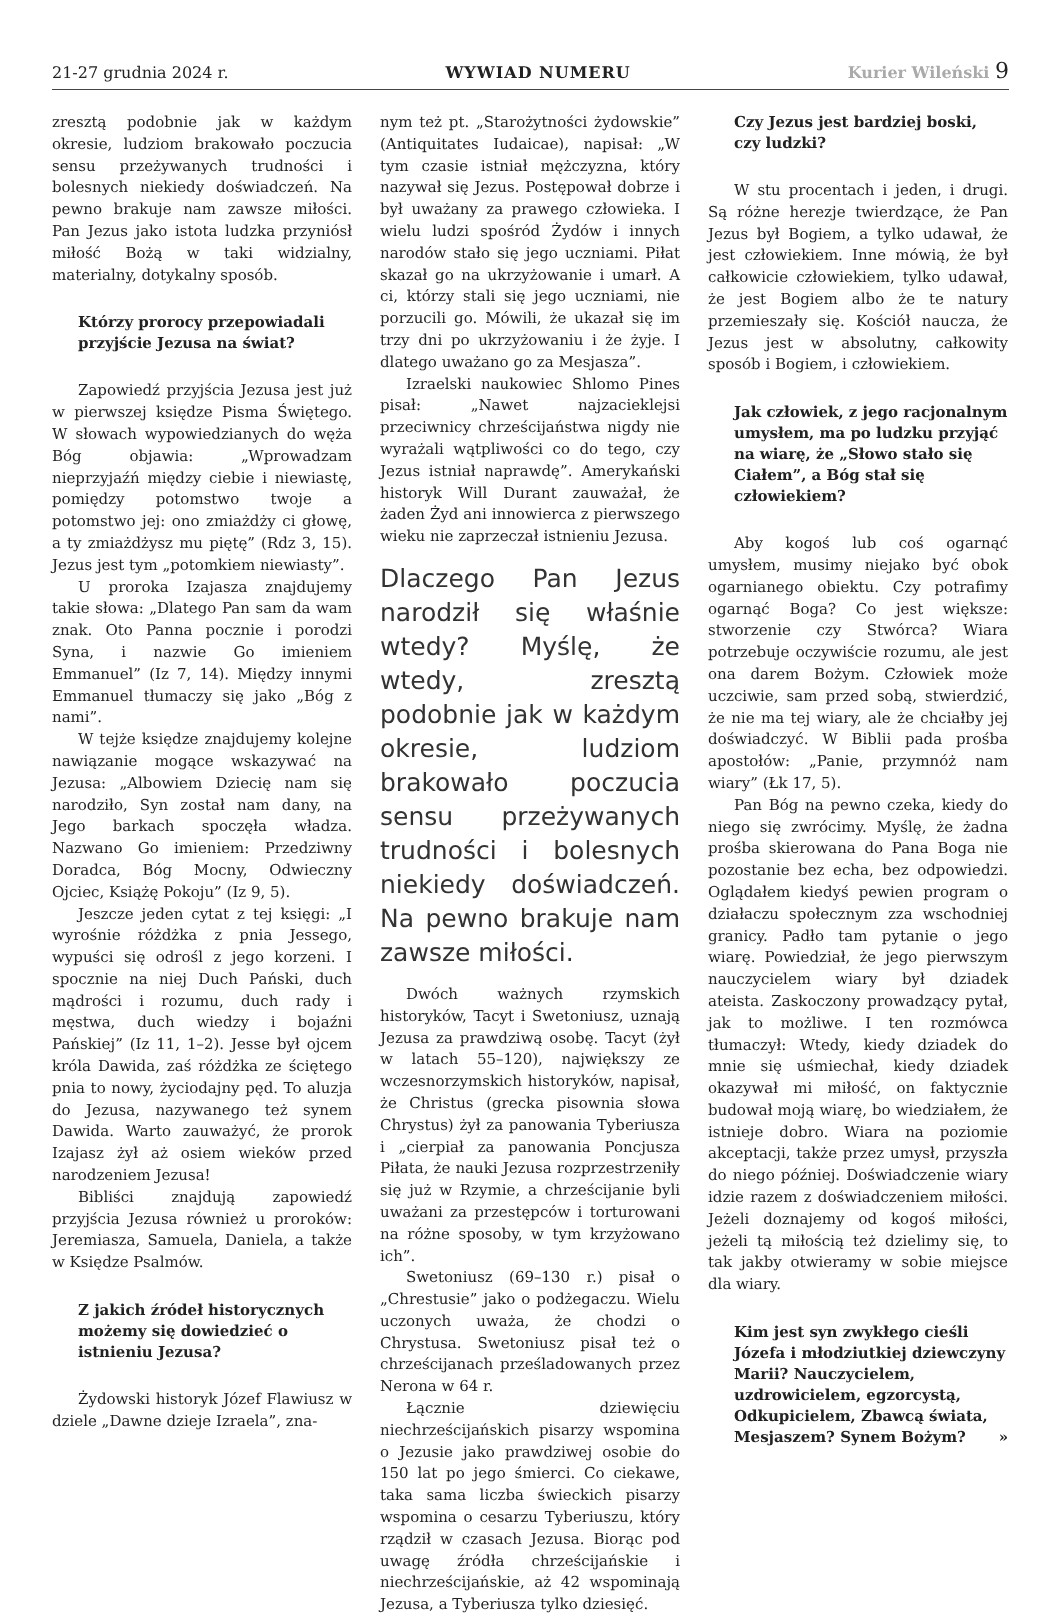21-27 grudnia 2024 r. WYWIAD NUMERU Kurier Wileński 9
zresztą podobnie jak w każdym okresie, ludziom brakowało poczucia sensu przeżywanych trudności i bolesnych niekiedy doświadczeń. Na pewno brakuje nam zawsze miłości. Pan Jezus jako istota ludzka przyniósł miłość Bożą w taki widzialny, materialny, dotykalny sposób.
Którzy prorocy przepowiadali przyjście Jezusa na świat?
Zapowiedź przyjścia Jezusa jest już w pierwszej księdze Pisma Świętego. W słowach wypowiedzianych do węża Bóg objawia: „Wprowadzam nieprzyjaźń między ciebie i niewiastę, pomiędzy potomstwo twoje a potomstwo jej: ono zmiażdży ci głowę, a ty zmiażdżysz mu piętę” (Rdz 3, 15). Jezus jest tym „potomkiem niewiasty”.
U proroka Izajasza znajdujemy takie słowa: „Dlatego Pan sam da wam znak. Oto Panna pocznie i porodzi Syna, i nazwie Go imieniem Emmanuel” (Iz 7, 14). Między innymi Emmanuel tłumaczy się jako „Bóg z nami”.
W tejże księdze znajdujemy kolejne nawiązanie mogące wskazywać na Jezusa: „Albowiem Dziecię nam się narodziło, Syn został nam dany, na Jego barkach spoczęła władza. Nazwano Go imieniem: Przedziwny Doradca, Bóg Mocny, Odwieczny Ojciec, Książę Pokoju” (Iz 9, 5).
Jeszcze jeden cytat z tej księgi: „I wyrośnie różdżka z pnia Jessego, wypuści się odrośl z jego korzeni. I spocznie na niej Duch Pański, duch mądrości i rozumu, duch rady i męstwa, duch wiedzy i bojaźni Pańskiej” (Iz 11, 1–2). Jesse był ojcem króla Dawida, zaś różdżka ze ściętego pnia to nowy, życiodajny pęd. To aluzja do Jezusa, nazywanego też synem Dawida. Warto zauważyć, że prorok Izajasz żył aż osiem wieków przed narodzeniem Jezusa!
Bibliści znajdują zapowiedź przyjścia Jezusa również u proroków: Jeremiasza, Samuela, Daniela, a także w Księdze Psalmów.
Z jakich źródeł historycznych możemy się dowiedzieć o istnieniu Jezusa?
Żydowski historyk Józef Flawiusz w dziele „Dawne dzieje Izraela”, zna-
nym też pt. „Starożytności żydowskie” (Antiquitates Iudaicae), napisał: „W tym czasie istniał mężczyzna, który nazywał się Jezus. Postępował dobrze i był uważany za prawego człowieka. I wielu ludzi spośród Żydów i innych narodów stało się jego uczniami. Piłat skazał go na ukrzyżowanie i umarł. A ci, którzy stali się jego uczniami, nie porzucili go. Mówili, że ukazał się im trzy dni po ukrzyżowaniu i że żyje. I dlatego uważano go za Mesjasza”.
Izraelski naukowiec Shlomo Pines pisał: „Nawet najzacieklejsi przeciwnicy chrześcijaństwa nigdy nie wyrażali wątpliwości co do tego, czy Jezus istniał naprawdę”. Amerykański historyk Will Durant zauważał, że żaden Żyd ani innowierca z pierwszego wieku nie zaprzeczał istnieniu Jezusa.
Dlaczego Pan Jezus narodził się właśnie wtedy? Myślę, że wtedy, zresztą podobnie jak w każdym okresie, ludziom brakowało poczucia sensu przeżywanych trudności i bolesnych niekiedy doświadczeń. Na pewno brakuje nam zawsze miłości.
Dwóch ważnych rzymskich historyków, Tacyt i Swetoniusz, uznają Jezusa za prawdziwą osobę. Tacyt (żył w latach 55–120), największy ze wczesnorzymskich historyków, napisał, że Christus (grecka pisownia słowa Chrystus) żył za panowania Tyberiusza i „cierpiał za panowania Poncjusza Piłata, że nauki Jezusa rozprzestrzeniły się już w Rzymie, a chrześcijanie byli uważani za przestępców i torturowani na różne sposoby, w tym krzyżowano ich”.
Swetoniusz (69–130 r.) pisał o „Chrestusie” jako o podżegaczu. Wielu uczonych uważa, że chodzi o Chrystusa. Swetoniusz pisał też o chrześcijanach prześladowanych przez Nerona w 64 r.
Łącznie dziewięciu niechrześcijańskich pisarzy wspomina o Jezusie jako prawdziwej osobie do 150 lat po jego śmierci. Co ciekawe, taka sama liczba świeckich pisarzy wspomina o cesarzu Tyberiuszu, który rządził w czasach Jezusa. Biorąc pod uwagę źródła chrześcijańskie i niechrześcijańskie, aż 42 wspominają Jezusa, a Tyberiusza tylko dziesięć.
Czy Jezus jest bardziej boski, czy ludzki?
W stu procentach i jeden, i drugi. Są różne herezje twierdzące, że Pan Jezus był Bogiem, a tylko udawał, że jest człowiekiem. Inne mówią, że był całkowicie człowiekiem, tylko udawał, że jest Bogiem albo że te natury przemieszały się. Kościół naucza, że Jezus jest w absolutny, całkowity sposób i Bogiem, i człowiekiem.
Jak człowiek, z jego racjonalnym umysłem, ma po ludzku przyjąć na wiarę, że „Słowo stało się Ciałem”, a Bóg stał się człowiekiem?
Aby kogoś lub coś ogarnąć umysłem, musimy niejako być obok ogarnianego obiektu. Czy potrafimy ogarnąć Boga? Co jest większe: stworzenie czy Stwórca? Wiara potrzebuje oczywiście rozumu, ale jest ona darem Bożym. Człowiek może uczciwie, sam przed sobą, stwierdzić, że nie ma tej wiary, ale że chciałby jej doświadczyć. W Biblii pada prośba apostołów: „Panie, przymnóż nam wiary” (Łk 17, 5).
Pan Bóg na pewno czeka, kiedy do niego się zwrócimy. Myślę, że żadna prośba skierowana do Pana Boga nie pozostanie bez echa, bez odpowiedzi. Oglądałem kiedyś pewien program o działaczu społecznym zza wschodniej granicy. Padło tam pytanie o jego wiarę. Powiedział, że jego pierwszym nauczycielem wiary był dziadek ateista. Zaskoczony prowadzący pytał, jak to możliwe. I ten rozmówca tłumaczył: Wtedy, kiedy dziadek do mnie się uśmiechał, kiedy dziadek okazywał mi miłość, on faktycznie budował moją wiarę, bo wiedziałem, że istnieje dobro. Wiara na poziomie akceptacji, także przez umysł, przyszła do niego później. Doświadczenie wiary idzie razem z doświadczeniem miłości. Jeżeli doznajemy od kogoś miłości, jeżeli tą miłością też dzielimy się, to tak jakby otwieramy w sobie miejsce dla wiary.
Kim jest syn zwykłego cieśli Józefa i młodziutkiej dziewczyny Marii? Nauczycielem, uzdrowicielem, egzorcystą, Odkupicielem, Zbawcą świata, Mesjaszem? Synem Bożym? »